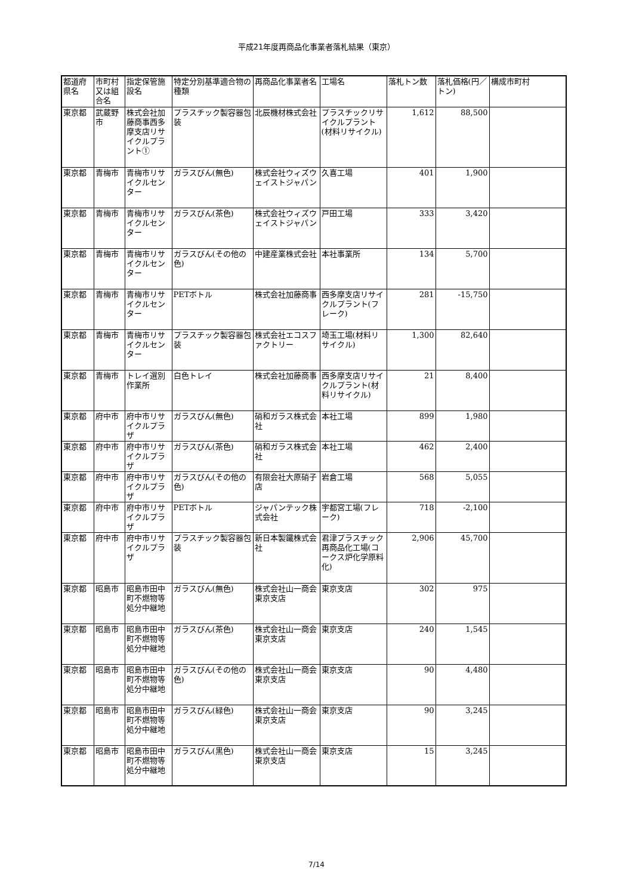平成21年度再商品化事業者落札結果（東京）
| 都道府県名 | 市町村又は組合名 | 指定保管施設名 | 特定分別基準適合物の種類 | 再商品化事業者名 | 工場名 | 落札トン数 | 落札価格(円／トン) | 構成市町村 |
| --- | --- | --- | --- | --- | --- | --- | --- | --- |
| 東京都 | 武蔵野市 | 株式会社加藤商事西多摩支店リサイクルプラント① | プラスチック製容器包装 | 北辰機材株式会社 | プラスチックリサイクルプラント(材料リサイクル) | 1,612 | 88,500 | |
| 東京都 | 青梅市 | 青梅市リサイクルセンター | ガラスびん(無色) | 株式会社ウィズウェイストジャパン | 久喜工場 | 401 | 1,900 | |
| 東京都 | 青梅市 | 青梅市リサイクルセンター | ガラスびん(茶色) | 株式会社ウィズウェイストジャパン | 戸田工場 | 333 | 3,420 | |
| 東京都 | 青梅市 | 青梅市リサイクルセンター | ガラスびん(その他の色) | 中建産業株式会社 | 本社事業所 | 134 | 5,700 | |
| 東京都 | 青梅市 | 青梅市リサイクルセンター | PETボトル | 株式会社加藤商事 | 西多摩支店リサイクルプラント(フレーク) | 281 | -15,750 | |
| 東京都 | 青梅市 | 青梅市リサイクルセンター | プラスチック製容器包装 | 株式会社エコスファクトリー | 埼玉工場(材料リサイクル) | 1,300 | 82,640 | |
| 東京都 | 青梅市 | トレイ選別作業所 | 白色トレイ | 株式会社加藤商事 | 西多摩支店リサイクルプラント(材料リサイクル) | 21 | 8,400 | |
| 東京都 | 府中市 | 府中市リサイクルプラザ | ガラスびん(無色) | 硝和ガラス株式会社 | 本社工場 | 899 | 1,980 | |
| 東京都 | 府中市 | 府中市リサイクルプラザ | ガラスびん(茶色) | 硝和ガラス株式会社 | 本社工場 | 462 | 2,400 | |
| 東京都 | 府中市 | 府中市リサイクルプラザ | ガラスびん(その他の色) | 有限会社大原硝子店 | 岩倉工場 | 568 | 5,055 | |
| 東京都 | 府中市 | 府中市リサイクルプラザ | PETボトル | ジャパンテック株式会社 | 宇都宮工場(フレーク) | 718 | -2,100 | |
| 東京都 | 府中市 | 府中市リサイクルプラザ | プラスチック製容器包装 | 新日本製鐵株式会社 | 君津プラスチック再商品化工場(コークス炉化学原料化) | 2,906 | 45,700 | |
| 東京都 | 昭島市 | 昭島市田中町不燃物等処分中継地 | ガラスびん(無色) | 株式会社山一商会東京支店 | 東京支店 | 302 | 975 | |
| 東京都 | 昭島市 | 昭島市田中町不燃物等処分中継地 | ガラスびん(茶色) | 株式会社山一商会東京支店 | 東京支店 | 240 | 1,545 | |
| 東京都 | 昭島市 | 昭島市田中町不燃物等処分中継地 | ガラスびん(その他の色) | 株式会社山一商会東京支店 | 東京支店 | 90 | 4,480 | |
| 東京都 | 昭島市 | 昭島市田中町不燃物等処分中継地 | ガラスびん(緑色) | 株式会社山一商会東京支店 | 東京支店 | 90 | 3,245 | |
| 東京都 | 昭島市 | 昭島市田中町不燃物等処分中継地 | ガラスびん(黒色) | 株式会社山一商会東京支店 | 東京支店 | 15 | 3,245 | |
7/14